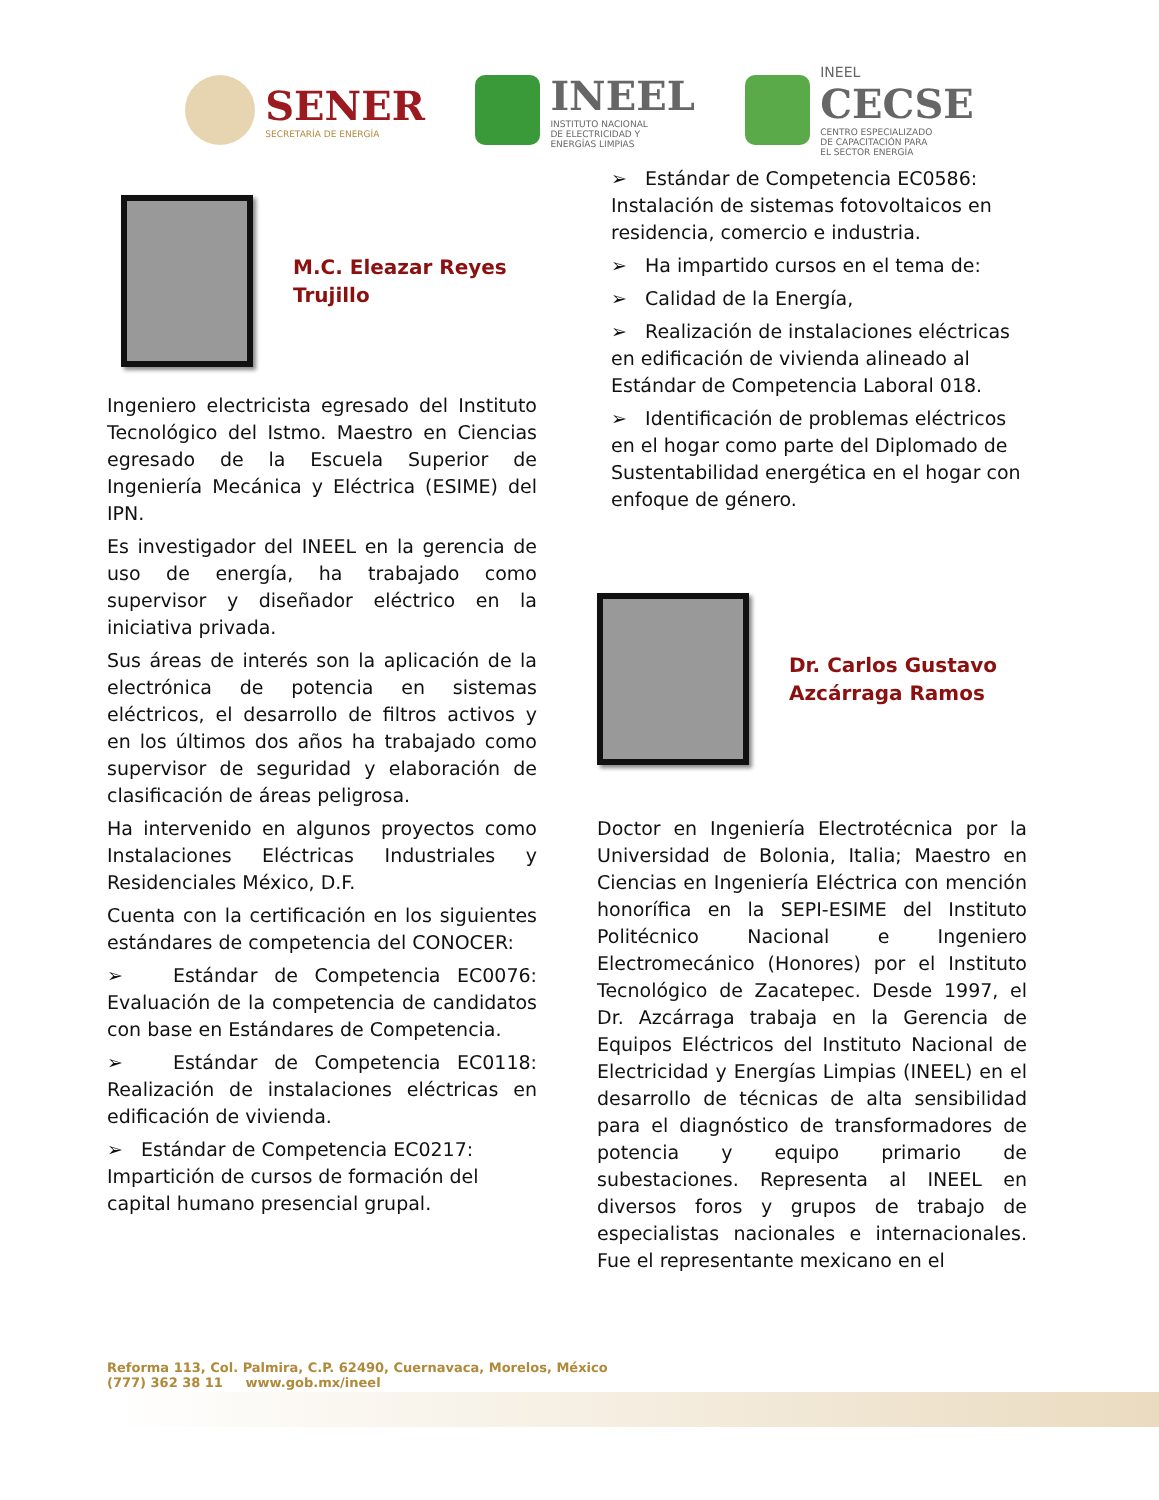SENER
SECRETARÍA DE ENERGÍA
INEEL
INSTITUTO NACIONAL
DE ELECTRICIDAD Y
ENERGÍAS LIMPIAS
INEEL
CECSE
CENTRO ESPECIALIZADO
DE CAPACITACIÓN PARA
EL SECTOR ENERGÍA
M.C. Eleazar Reyes
Trujillo
Ingeniero electricista egresado del Instituto Tecnológico del Istmo. Maestro en Ciencias egresado de la Escuela Superior de Ingeniería Mecánica y Eléctrica (ESIME) del IPN.
Es investigador del INEEL en la gerencia de uso de energía, ha trabajado como supervisor y diseñador eléctrico en la iniciativa privada.
Sus áreas de interés son la aplicación de la electrónica de potencia en sistemas eléctricos, el desarrollo de filtros activos y en los últimos dos años ha trabajado como supervisor de seguridad y elaboración de clasificación de áreas peligrosa.
Ha intervenido en algunos proyectos como Instalaciones Eléctricas Industriales y Residenciales México, D.F.
Cuenta con la certificación en los siguientes estándares de competencia del CONOCER:
➢ Estándar de Competencia EC0076: Evaluación de la competencia de candidatos con base en Estándares de Competencia.
➢ Estándar de Competencia EC0118: Realización de instalaciones eléctricas en edificación de vivienda.
➢ Estándar de Competencia EC0217: Impartición de cursos de formación del capital humano presencial grupal.
➢ Estándar de Competencia EC0586: Instalación de sistemas fotovoltaicos en residencia, comercio e industria.
➢ Ha impartido cursos en el tema de:
➢ Calidad de la Energía,
➢ Realización de instalaciones eléctricas en edificación de vivienda alineado al Estándar de Competencia Laboral 018.
➢ Identificación de problemas eléctricos en el hogar como parte del Diplomado de Sustentabilidad energética en el hogar con enfoque de género.
Dr. Carlos Gustavo
Azcárraga Ramos
Doctor en Ingeniería Electrotécnica por la Universidad de Bolonia, Italia; Maestro en Ciencias en Ingeniería Eléctrica con mención honorífica en la SEPI-ESIME del Instituto Politécnico Nacional e Ingeniero Electromecánico (Honores) por el Instituto Tecnológico de Zacatepec. Desde 1997, el Dr. Azcárraga trabaja en la Gerencia de Equipos Eléctricos del Instituto Nacional de Electricidad y Energías Limpias (INEEL) en el desarrollo de técnicas de alta sensibilidad para el diagnóstico de transformadores de potencia y equipo primario de subestaciones. Representa al INEEL en diversos foros y grupos de trabajo de especialistas nacionales e internacionales. Fue el representante mexicano en el
Reforma 113, Col. Palmira, C.P. 62490, Cuernavaca, Morelos, México
(777) 362 38 11 www.gob.mx/ineel